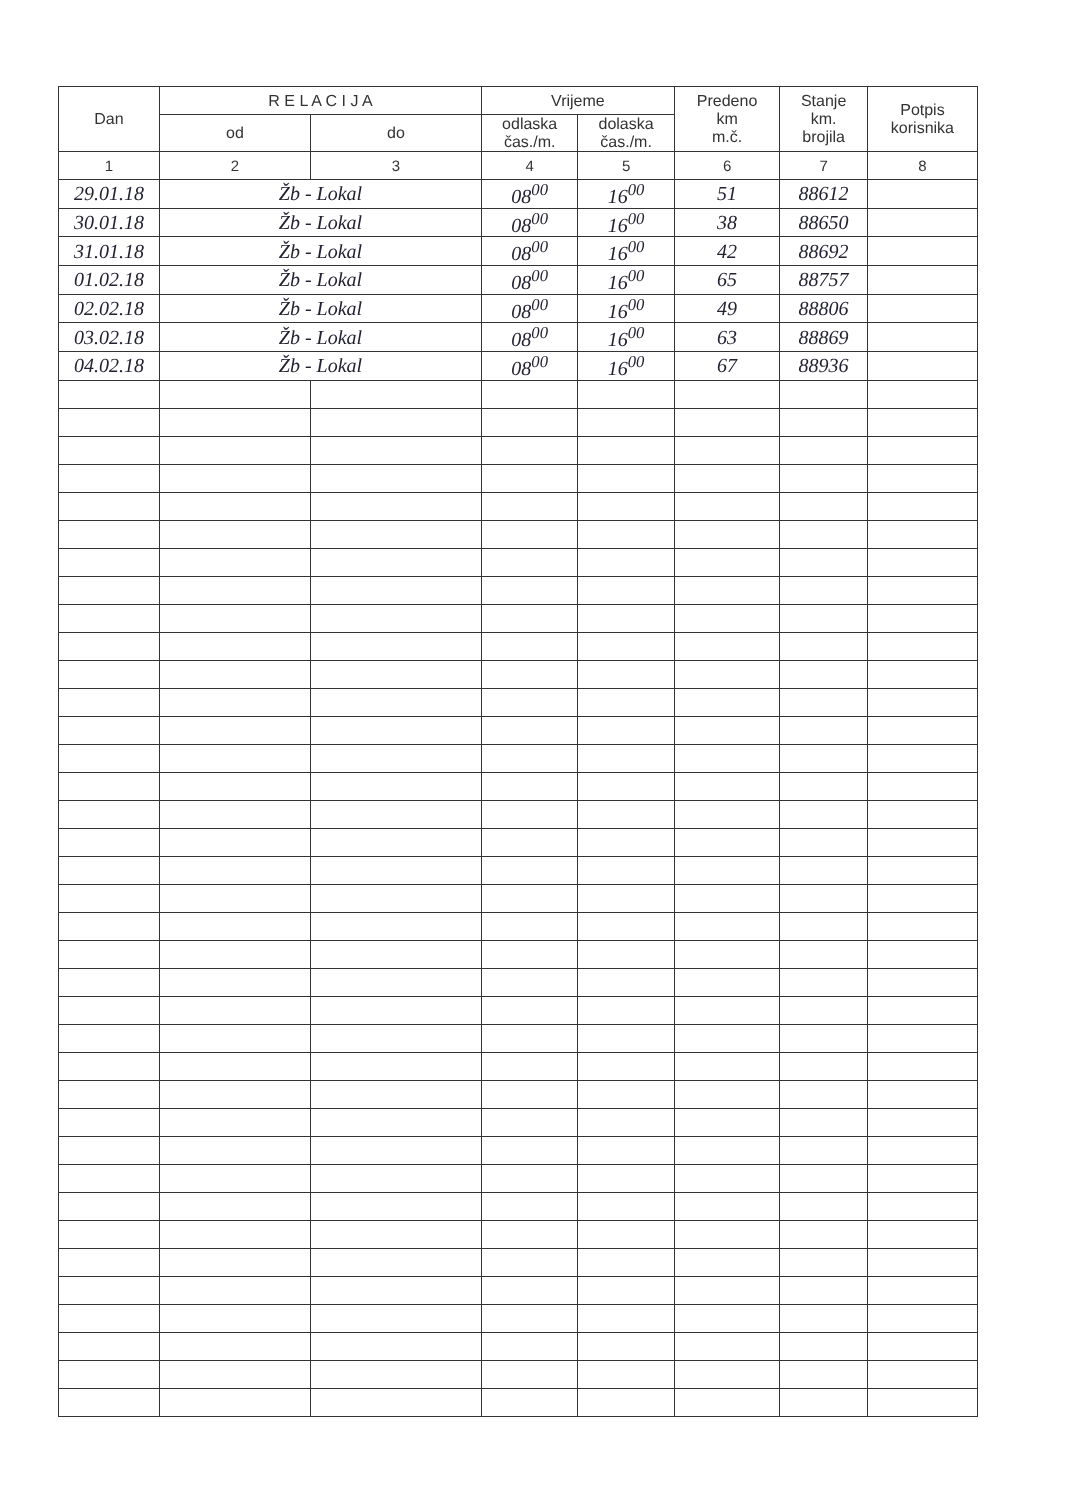| Dan | R E L A C I J A | | Vrijeme | | Predeno km m.č. | Stanje km. brojila | Potpis korisnika |
| --- | --- | --- | --- | --- | --- | --- | --- |
| | od | do | odlaska čas./m. | dolaska čas./m. | | | |
| 1 | 2 | 3 | 4 | 5 | 6 | 7 | 8 |
| 29.01.18 | Žb - Lokal | | 08<sup>00</sup> | 16<sup>00</sup> | 51 | 88612 | |
| 30.01.18 | Žb - Lokal | | 08<sup>00</sup> | 16<sup>00</sup> | 38 | 88650 | |
| 31.01.18 | Žb - Lokal | | 08<sup>00</sup> | 16<sup>00</sup> | 42 | 88692 | |
| 01.02.18 | Žb - Lokal | | 08<sup>00</sup> | 16<sup>00</sup> | 65 | 88757 | |
| 02.02.18 | Žb - Lokal | | 08<sup>00</sup> | 16<sup>00</sup> | 49 | 88806 | |
| 03.02.18 | Žb - Lokal | | 08<sup>00</sup> | 16<sup>00</sup> | 63 | 88869 | |
| 04.02.18 | Žb - Lokal | | 08<sup>00</sup> | 16<sup>00</sup> | 67 | 88936 | |